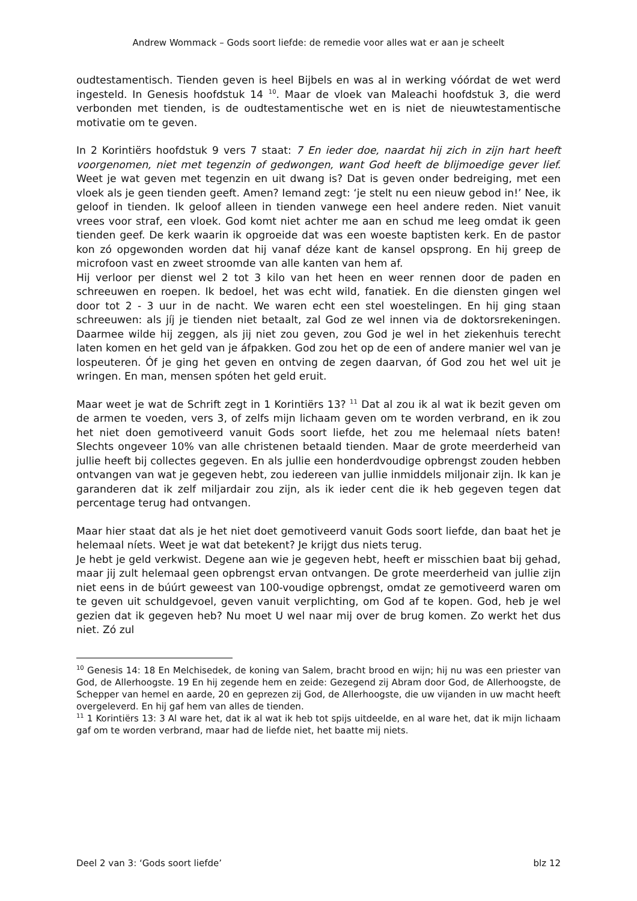Andrew Wommack – Gods soort liefde: de remedie voor alles wat er aan je scheelt
oudtestamentisch. Tienden geven is heel Bijbels en was al in werking vóórdat de wet werd ingesteld. In Genesis hoofdstuk 14 <sup>10</sup>. Maar de vloek van Maleachi hoofdstuk 3, die werd verbonden met tienden, is de oudtestamentische wet en is niet de nieuwtestamentische motivatie om te geven.
In 2 Korintiërs hoofdstuk 9 vers 7 staat: 7 En ieder doe, naardat hij zich in zijn hart heeft voorgenomen, niet met tegenzin of gedwongen, want God heeft de blijmoedige gever lief. Weet je wat geven met tegenzin en uit dwang is? Dat is geven onder bedreiging, met een vloek als je geen tienden geeft. Amen? Iemand zegt: ‘je stelt nu een nieuw gebod in!’ Nee, ik geloof in tienden. Ik geloof alleen in tienden vanwege een heel andere reden. Niet vanuit vrees voor straf, een vloek. God komt niet achter me aan en schud me leeg omdat ik geen tienden geef. De kerk waarin ik opgroeide dat was een woeste baptisten kerk. En de pastor kon zó opgewonden worden dat hij vanaf déze kant de kansel opsprong. En hij greep de microfoon vast en zweet stroomde van alle kanten van hem af.
Hij verloor per dienst wel 2 tot 3 kilo van het heen en weer rennen door de paden en schreeuwen en roepen. Ik bedoel, het was echt wild, fanatiek. En die diensten gingen wel door tot 2 - 3 uur in de nacht. We waren echt een stel woestelingen. En hij ging staan schreeuwen: als jíj je tienden niet betaalt, zal God ze wel innen via de doktorsrekeningen. Daarmee wilde hij zeggen, als jij niet zou geven, zou God je wel in het ziekenhuis terecht laten komen en het geld van je áfpakken. God zou het op de een of andere manier wel van je lospeuteren. Óf je ging het geven en ontving de zegen daarvan, óf God zou het wel uit je wringen. En man, mensen spóten het geld eruit.
Maar weet je wat de Schrift zegt in 1 Korintiërs 13? <sup>11</sup> Dat al zou ik al wat ik bezit geven om de armen te voeden, vers 3, of zelfs mijn lichaam geven om te worden verbrand, en ik zou het niet doen gemotiveerd vanuit Gods soort liefde, het zou me helemaal níets baten! Slechts ongeveer 10% van alle christenen betaald tienden. Maar de grote meerderheid van jullie heeft bij collectes gegeven. En als jullie een honderdvoudige opbrengst zouden hebben ontvangen van wat je gegeven hebt, zou iedereen van jullie inmiddels miljonair zijn. Ik kan je garanderen dat ik zelf miljardair zou zijn, als ik ieder cent die ik heb gegeven tegen dat percentage terug had ontvangen.
Maar hier staat dat als je het niet doet gemotiveerd vanuit Gods soort liefde, dan baat het je helemaal níets. Weet je wat dat betekent? Je krijgt dus niets terug.
Je hebt je geld verkwist. Degene aan wie je gegeven hebt, heeft er misschien baat bij gehad, maar jij zult helemaal geen opbrengst ervan ontvangen. De grote meerderheid van jullie zijn niet eens in de búúrt geweest van 100-voudige opbrengst, omdat ze gemotiveerd waren om te geven uit schuldgevoel, geven vanuit verplichting, om God af te kopen. God, heb je wel gezien dat ik gegeven heb? Nu moet U wel naar mij over de brug komen. Zo werkt het dus niet. Zó zul
<sup>10</sup> Genesis 14: 18 En Melchisedek, de koning van Salem, bracht brood en wijn; hij nu was een priester van God, de Allerhoogste. 19 En hij zegende hem en zeide: Gezegend zij Abram door God, de Allerhoogste, de Schepper van hemel en aarde, 20 en geprezen zij God, de Allerhoogste, die uw vijanden in uw macht heeft overgeleverd. En hij gaf hem van alles de tienden.
<sup>11</sup> 1 Korintiërs 13: 3 Al ware het, dat ik al wat ik heb tot spijs uitdeelde, en al ware het, dat ik mijn lichaam gaf om te worden verbrand, maar had de liefde niet, het baatte mij niets.
Deel 2 van 3: ‘Gods soort liefde’ blz 12